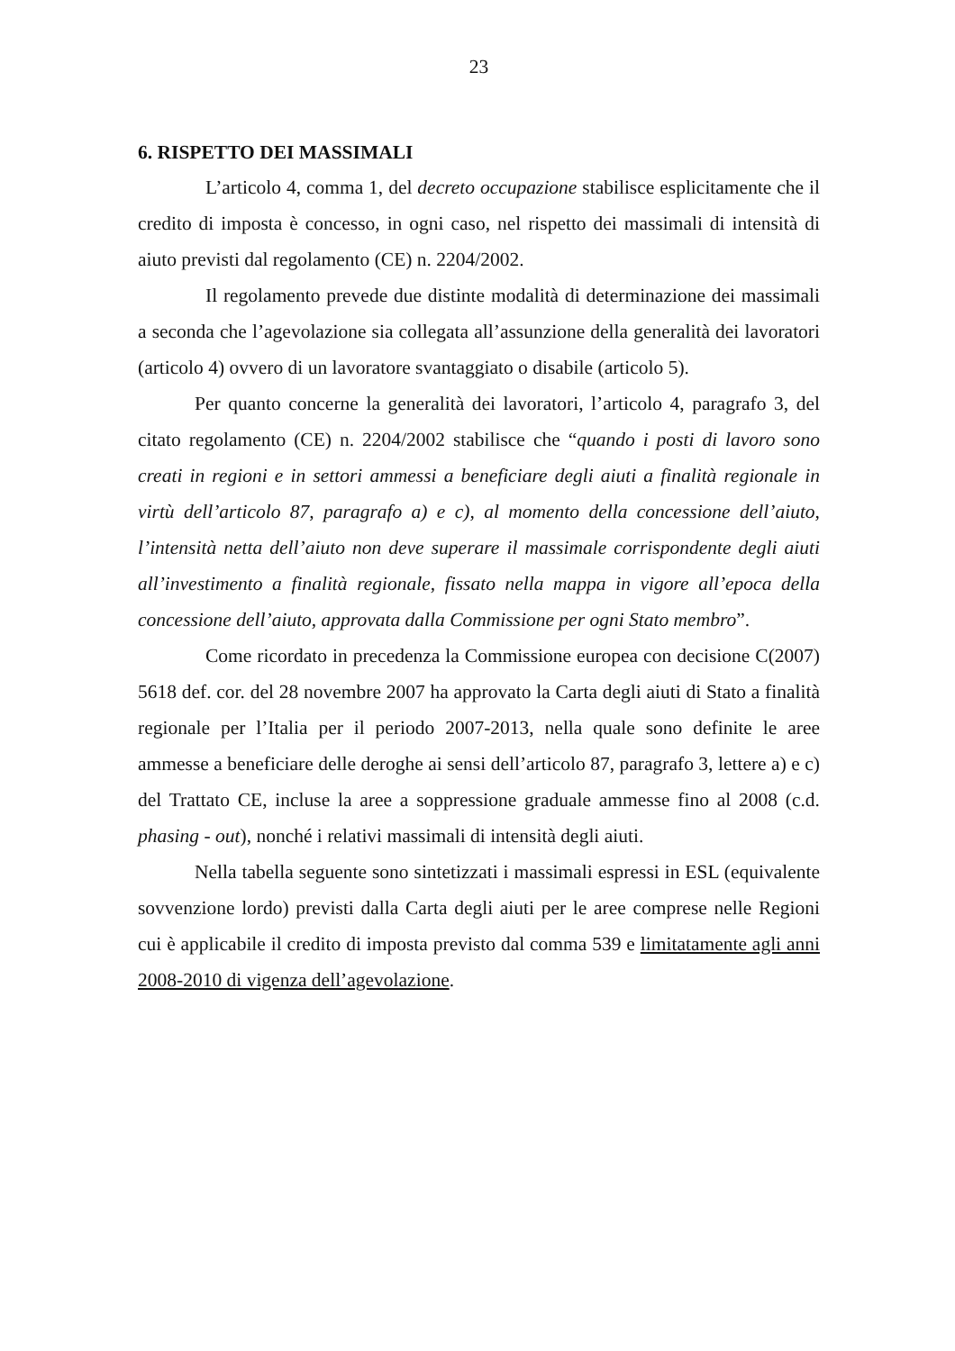23
6. RISPETTO DEI MASSIMALI
L’articolo 4, comma 1, del decreto occupazione stabilisce esplicitamente che il credito di imposta è concesso, in ogni caso, nel rispetto dei massimali di intensità di aiuto previsti dal regolamento (CE) n. 2204/2002.
Il regolamento prevede due distinte modalità di determinazione dei massimali a seconda che l’agevolazione sia collegata all’assunzione della generalità dei lavoratori (articolo 4) ovvero di un lavoratore svantaggiato o disabile (articolo 5).
Per quanto concerne la generalità dei lavoratori, l’articolo 4, paragrafo 3, del citato regolamento (CE) n. 2204/2002 stabilisce che “quando i posti di lavoro sono creati in regioni e in settori ammessi a beneficiare degli aiuti a finalità regionale in virtù dell’articolo 87, paragrafo a) e c), al momento della concessione dell’aiuto, l’intensità netta dell’aiuto non deve superare il massimale corrispondente degli aiuti all’investimento a finalità regionale, fissato nella mappa in vigore all’epoca della concessione dell’aiuto, approvata dalla Commissione per ogni Stato membro”.
Come ricordato in precedenza la Commissione europea con decisione C(2007) 5618 def. cor. del 28 novembre 2007 ha approvato la Carta degli aiuti di Stato a finalità regionale per l’Italia per il periodo 2007-2013, nella quale sono definite le aree ammesse a beneficiare delle deroghe ai sensi dell’articolo 87, paragrafo 3, lettere a) e c) del Trattato CE, incluse la aree a soppressione graduale ammesse fino al 2008 (c.d. phasing - out), nonché i relativi massimali di intensità degli aiuti.
Nella tabella seguente sono sintetizzati i massimali espressi in ESL (equivalente sovvenzione lordo) previsti dalla Carta degli aiuti per le aree comprese nelle Regioni cui è applicabile il credito di imposta previsto dal comma 539 e limitatamente agli anni 2008-2010 di vigenza dell’agevolazione.